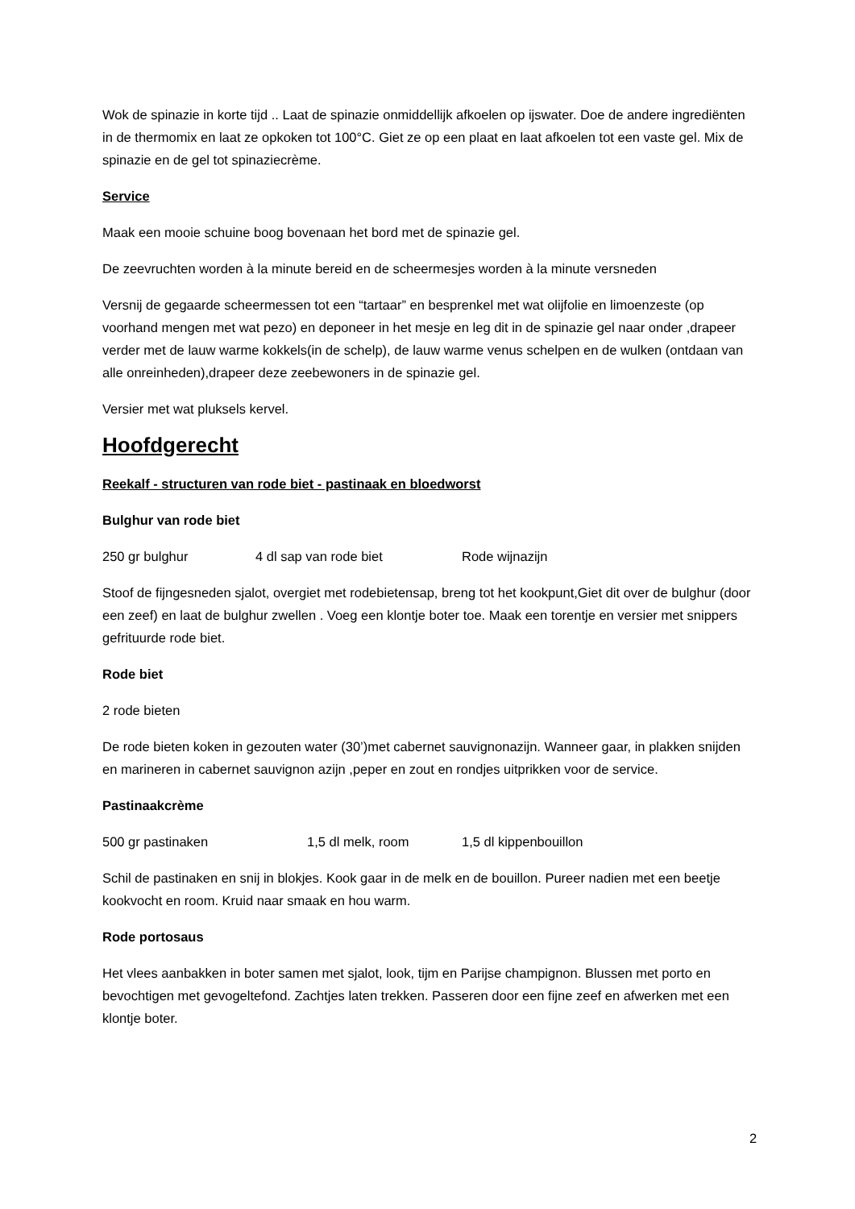Wok de spinazie in korte tijd .. Laat de spinazie onmiddellijk afkoelen op ijswater. Doe de andere ingrediënten in de thermomix en laat ze opkoken tot 100°C. Giet ze op een plaat en laat afkoelen tot een vaste gel. Mix de spinazie en de gel tot spinaziecrème.
Service
Maak een mooie schuine boog bovenaan het bord met de spinazie gel.
De zeevruchten worden à la minute bereid en de scheermesjes worden à la minute versneden
Versnij de gegaarde scheermessen tot een “tartaar” en besprenkel met wat olijfolie en limoenzeste (op voorhand mengen met wat pezo) en deponeer in het mesje en leg dit in de spinazie gel naar onder ,drapeer verder met de lauw warme kokkels(in de schelp), de lauw warme venus schelpen en de wulken (ontdaan van alle onreinheden),drapeer deze zeebewoners in de spinazie gel.
Versier met wat pluksels kervel.
Hoofdgerecht
Reekalf - structuren van rode biet - pastinaak en bloedworst
Bulghur van rode biet
250 gr bulghur 4 dl sap van rode biet Rode wijnazijn
Stoof de fijngesneden sjalot, overgiet met rodebietensap, breng tot het kookpunt,Giet dit over de bulghur (door een zeef) en laat de bulghur zwellen . Voeg een klontje boter toe. Maak een torentje en versier met snippers gefrituurde rode biet.
Rode biet
2 rode bieten
De rode bieten koken in gezouten water (30’)met cabernet sauvignonazijn. Wanneer gaar, in plakken snijden en marineren in cabernet sauvignon azijn ,peper en zout en rondjes uitprikken voor de service.
Pastinaakcrème
500 gr pastinaken 1,5 dl melk, room 1,5 dl kippenbouillon
Schil de pastinaken en snij in blokjes. Kook gaar in de melk en de bouillon. Pureer nadien met een beetje kookvocht en room. Kruid naar smaak en hou warm.
Rode portosaus
Het vlees aanbakken in boter samen met sjalot, look, tijm en Parijse champignon. Blussen met porto en bevochtigen met gevogeltefond. Zachtjes laten trekken. Passeren door een fijne zeef en afwerken met een klontje boter.
2